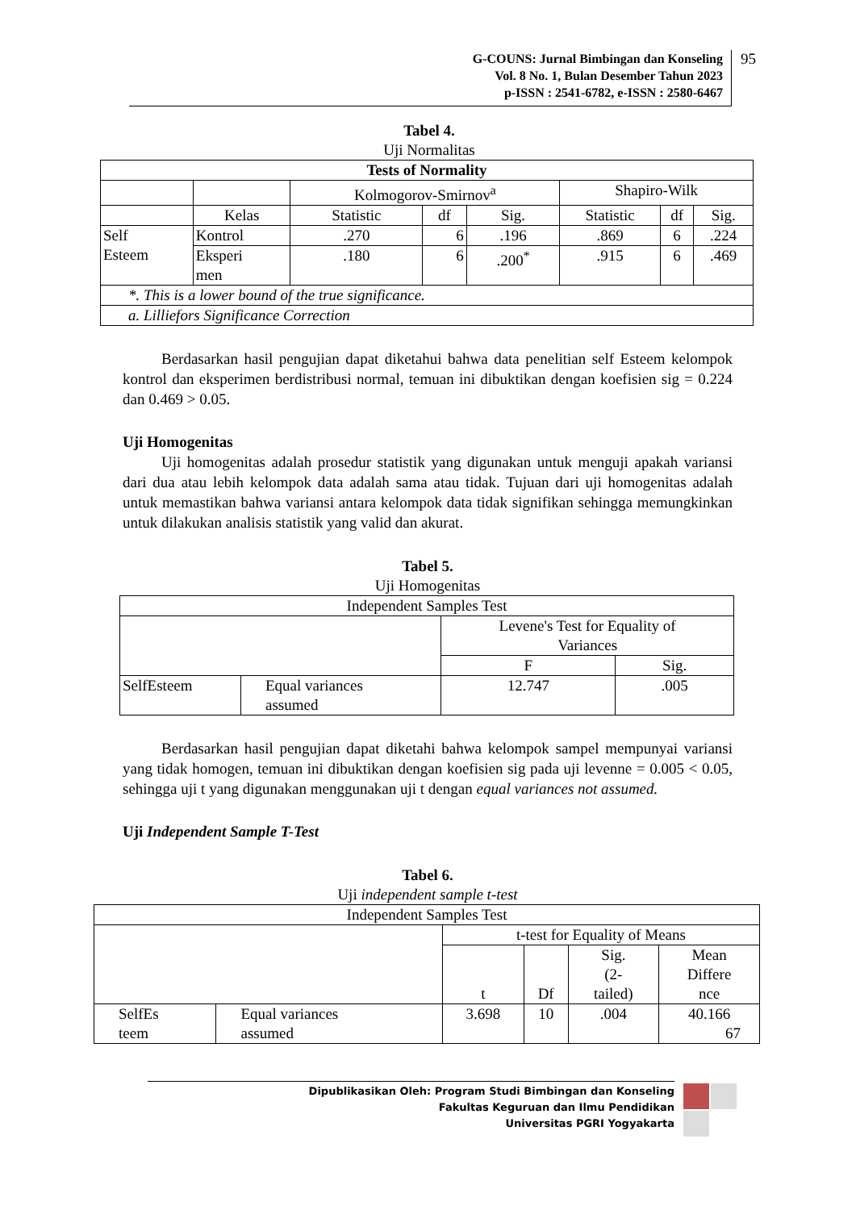G-COUNS: Jurnal Bimbingan dan Konseling
Vol. 8 No. 1, Bulan Desember Tahun 2023
p-ISSN : 2541-6782, e-ISSN : 2580-6467
95
Tabel 4.
Uji Normalitas
| Tests of Normality | | | | | | | |
| --- | --- | --- | --- | --- | --- | --- | --- |
| | | Kolmogorov-Smirnov<sup>a</sup> | | | Shapiro-Wilk | | |
| | Kelas | Statistic | df | Sig. | Statistic | df | Sig. |
| Self Esteem | Kontrol | .270 | 6 | .196 | .869 | 6 | .224 |
| | Eksperi men | .180 | 6 | .200<sup>*</sup> | .915 | 6 | .469 |
| *. This is a lower bound of the true significance. | | | | | | | |
| a. Lilliefors Significance Correction | | | | | | | |
Berdasarkan hasil pengujian dapat diketahui bahwa data penelitian self Esteem kelompok kontrol dan eksperimen berdistribusi normal, temuan ini dibuktikan dengan koefisien sig = 0.224 dan 0.469 > 0.05.
Uji Homogenitas
Uji homogenitas adalah prosedur statistik yang digunakan untuk menguji apakah variansi dari dua atau lebih kelompok data adalah sama atau tidak. Tujuan dari uji homogenitas adalah untuk memastikan bahwa variansi antara kelompok data tidak signifikan sehingga memungkinkan untuk dilakukan analisis statistik yang valid dan akurat.
Tabel 5.
Uji Homogenitas
| Independent Samples Test | | | |
| | | Levene's Test for Equality of Variances | |
| | | F | Sig. |
| SelfEsteem | Equal variances assumed | 12.747 | .005 |
Berdasarkan hasil pengujian dapat diketahi bahwa kelompok sampel mempunyai variansi yang tidak homogen, temuan ini dibuktikan dengan koefisien sig pada uji levenne = 0.005 < 0.05, sehingga uji t yang digunakan menggunakan uji t dengan equal variances not assumed.
Uji Independent Sample T-Test
Tabel 6.
Uji independent sample t-test
| Independent Samples Test | | | | | |
| | | t-test for Equality of Means | | | |
| | | t | Df | Sig. (2- tailed) | Mean Differe nce |
| SelfEs teem | Equal variances assumed | 3.698 | 10 | .004 | 40.166 67 |
Dipublikasikan Oleh: Program Studi Bimbingan dan Konseling
Fakultas Keguruan dan Ilmu Pendidikan
Universitas PGRI Yogyakarta